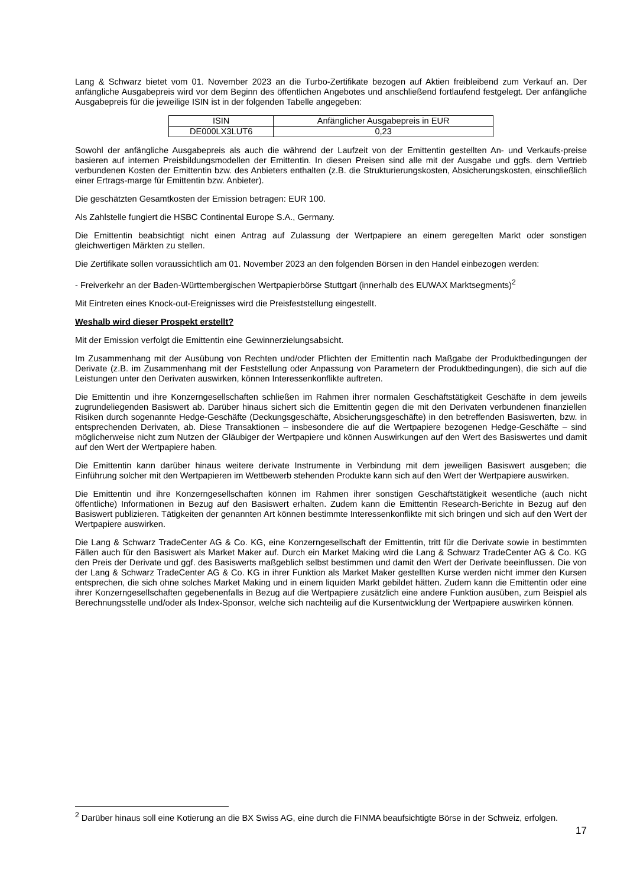Lang & Schwarz bietet vom 01. November 2023 an die Turbo-Zertifikate bezogen auf Aktien freibleibend zum Verkauf an. Der anfängliche Ausgabepreis wird vor dem Beginn des öffentlichen Angebotes und anschließend fortlaufend festgelegt. Der anfängliche Ausgabepreis für die jeweilige ISIN ist in der folgenden Tabelle angegeben:
| ISIN | Anfänglicher Ausgabepreis in EUR |
| DE000LX3LUT6 | 0,23 |
Sowohl der anfängliche Ausgabepreis als auch die während der Laufzeit von der Emittentin gestellten An- und Verkaufs-preise basieren auf internen Preisbildungsmodellen der Emittentin. In diesen Preisen sind alle mit der Ausgabe und ggfs. dem Vertrieb verbundenen Kosten der Emittentin bzw. des Anbieters enthalten (z.B. die Strukturierungskosten, Absicherungskosten, einschließlich einer Ertrags-marge für Emittentin bzw. Anbieter).
Die geschätzten Gesamtkosten der Emission betragen: EUR 100.
Als Zahlstelle fungiert die HSBC Continental Europe S.A., Germany.
Die Emittentin beabsichtigt nicht einen Antrag auf Zulassung der Wertpapiere an einem geregelten Markt oder sonstigen gleichwertigen Märkten zu stellen.
Die Zertifikate sollen voraussichtlich am 01. November 2023 an den folgenden Börsen in den Handel einbezogen werden:
- Freiverkehr an der Baden-Württembergischen Wertpapierbörse Stuttgart (innerhalb des EUWAX Marktsegments)<sup>2</sup>
Mit Eintreten eines Knock-out-Ereignisses wird die Preisfeststellung eingestellt.
Weshalb wird dieser Prospekt erstellt?
Mit der Emission verfolgt die Emittentin eine Gewinnerzielungsabsicht.
Im Zusammenhang mit der Ausübung von Rechten und/oder Pflichten der Emittentin nach Maßgabe der Produktbedingungen der Derivate (z.B. im Zusammenhang mit der Feststellung oder Anpassung von Parametern der Produktbedingungen), die sich auf die Leistungen unter den Derivaten auswirken, können Interessenkonflikte auftreten.
Die Emittentin und ihre Konzerngesellschaften schließen im Rahmen ihrer normalen Geschäftstätigkeit Geschäfte in dem jeweils zugrundeliegenden Basiswert ab. Darüber hinaus sichert sich die Emittentin gegen die mit den Derivaten verbundenen finanziellen Risiken durch sogenannte Hedge-Geschäfte (Deckungsgeschäfte, Absicherungsgeschäfte) in den betreffenden Basiswerten, bzw. in entsprechenden Derivaten, ab. Diese Transaktionen – insbesondere die auf die Wertpapiere bezogenen Hedge-Geschäfte – sind möglicherweise nicht zum Nutzen der Gläubiger der Wertpapiere und können Auswirkungen auf den Wert des Basiswertes und damit auf den Wert der Wertpapiere haben.
Die Emittentin kann darüber hinaus weitere derivate Instrumente in Verbindung mit dem jeweiligen Basiswert ausgeben; die Einführung solcher mit den Wertpapieren im Wettbewerb stehenden Produkte kann sich auf den Wert der Wertpapiere auswirken.
Die Emittentin und ihre Konzerngesellschaften können im Rahmen ihrer sonstigen Geschäftstätigkeit wesentliche (auch nicht öffentliche) Informationen in Bezug auf den Basiswert erhalten. Zudem kann die Emittentin Research-Berichte in Bezug auf den Basiswert publizieren. Tätigkeiten der genannten Art können bestimmte Interessenkonflikte mit sich bringen und sich auf den Wert der Wertpapiere auswirken.
Die Lang & Schwarz TradeCenter AG & Co. KG, eine Konzerngesellschaft der Emittentin, tritt für die Derivate sowie in bestimmten Fällen auch für den Basiswert als Market Maker auf. Durch ein Market Making wird die Lang & Schwarz TradeCenter AG & Co. KG den Preis der Derivate und ggf. des Basiswerts maßgeblich selbst bestimmen und damit den Wert der Derivate beeinflussen. Die von der Lang & Schwarz TradeCenter AG & Co. KG in ihrer Funktion als Market Maker gestellten Kurse werden nicht immer den Kursen entsprechen, die sich ohne solches Market Making und in einem liquiden Markt gebildet hätten. Zudem kann die Emittentin oder eine ihrer Konzerngesellschaften gegebenenfalls in Bezug auf die Wertpapiere zusätzlich eine andere Funktion ausüben, zum Beispiel als Berechnungsstelle und/oder als Index-Sponsor, welche sich nachteilig auf die Kursentwicklung der Wertpapiere auswirken können.
<sup>2</sup> Darüber hinaus soll eine Kotierung an die BX Swiss AG, eine durch die FINMA beaufsichtigte Börse in der Schweiz, erfolgen.
17